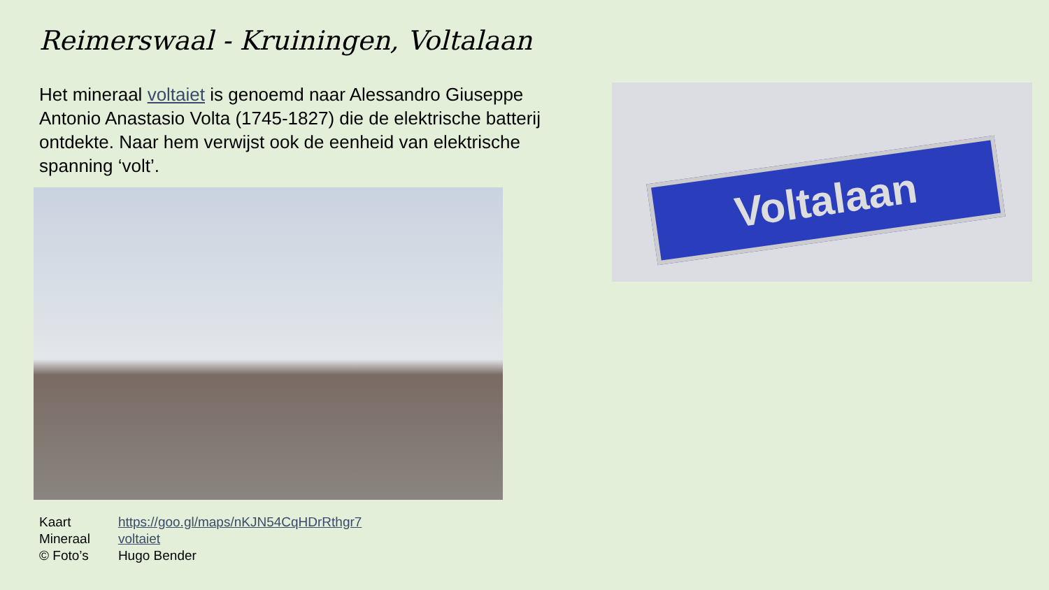Reimerswaal - Kruiningen, Voltalaan
Het mineraal voltaiet is genoemd naar Alessandro Giuseppe Antonio Anastasio Volta (1745-1827) die de elektrische batterij ontdekte. Naar hem verwijst ook de eenheid van elektrische spanning ‘volt’.
Voltalaan
| Kaart | https://goo.gl/maps/nKJN54CqHDrRthgr7 |
| Mineraal | voltaiet |
| © Foto’s | Hugo Bender |